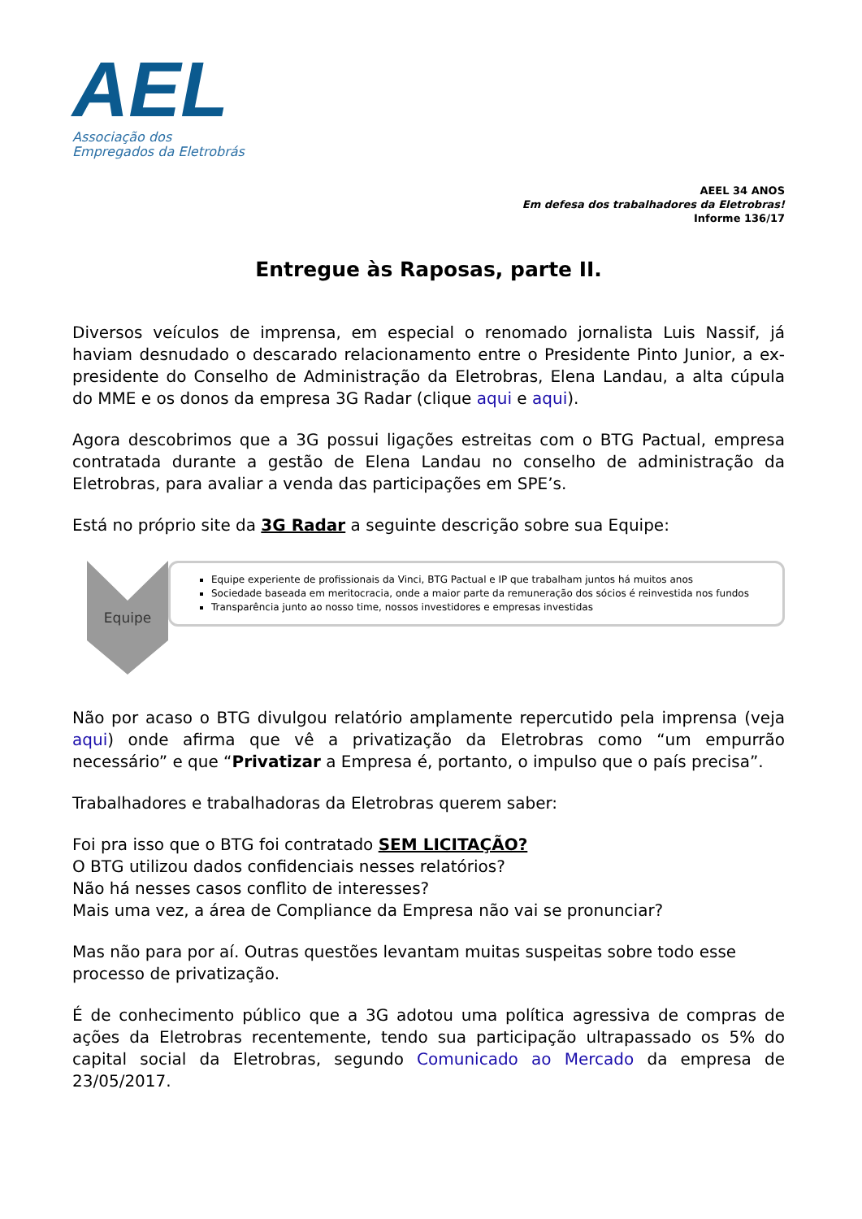AEL
Associação dos
Empregados da Eletrobrás
AEEL 34 ANOS
Em defesa dos trabalhadores da Eletrobras!
Informe 136/17
Entregue às Raposas, parte II.
Diversos veículos de imprensa, em especial o renomado jornalista Luis Nassif, já haviam desnudado o descarado relacionamento entre o Presidente Pinto Junior, a ex-presidente do Conselho de Administração da Eletrobras, Elena Landau, a alta cúpula do MME e os donos da empresa 3G Radar (clique aqui e aqui).
Agora descobrimos que a 3G possui ligações estreitas com o BTG Pactual, empresa contratada durante a gestão de Elena Landau no conselho de administração da Eletrobras, para avaliar a venda das participações em SPE’s.
Está no próprio site da 3G Radar a seguinte descrição sobre sua Equipe:
Equipe
Equipe experiente de profissionais da Vinci, BTG Pactual e IP que trabalham juntos há muitos anos
Sociedade baseada em meritocracia, onde a maior parte da remuneração dos sócios é reinvestida nos fundos
Transparência junto ao nosso time, nossos investidores e empresas investidas
Não por acaso o BTG divulgou relatório amplamente repercutido pela imprensa (veja aqui) onde afirma que vê a privatização da Eletrobras como “um empurrão necessário” e que “Privatizar a Empresa é, portanto, o impulso que o país precisa”.
Trabalhadores e trabalhadoras da Eletrobras querem saber:
Foi pra isso que o BTG foi contratado SEM LICITAÇÃO?
O BTG utilizou dados confidenciais nesses relatórios?
Não há nesses casos conflito de interesses?
Mais uma vez, a área de Compliance da Empresa não vai se pronunciar?
Mas não para por aí. Outras questões levantam muitas suspeitas sobre todo esse processo de privatização.
É de conhecimento público que a 3G adotou uma política agressiva de compras de ações da Eletrobras recentemente, tendo sua participação ultrapassado os 5% do capital social da Eletrobras, segundo Comunicado ao Mercado da empresa de 23/05/2017.